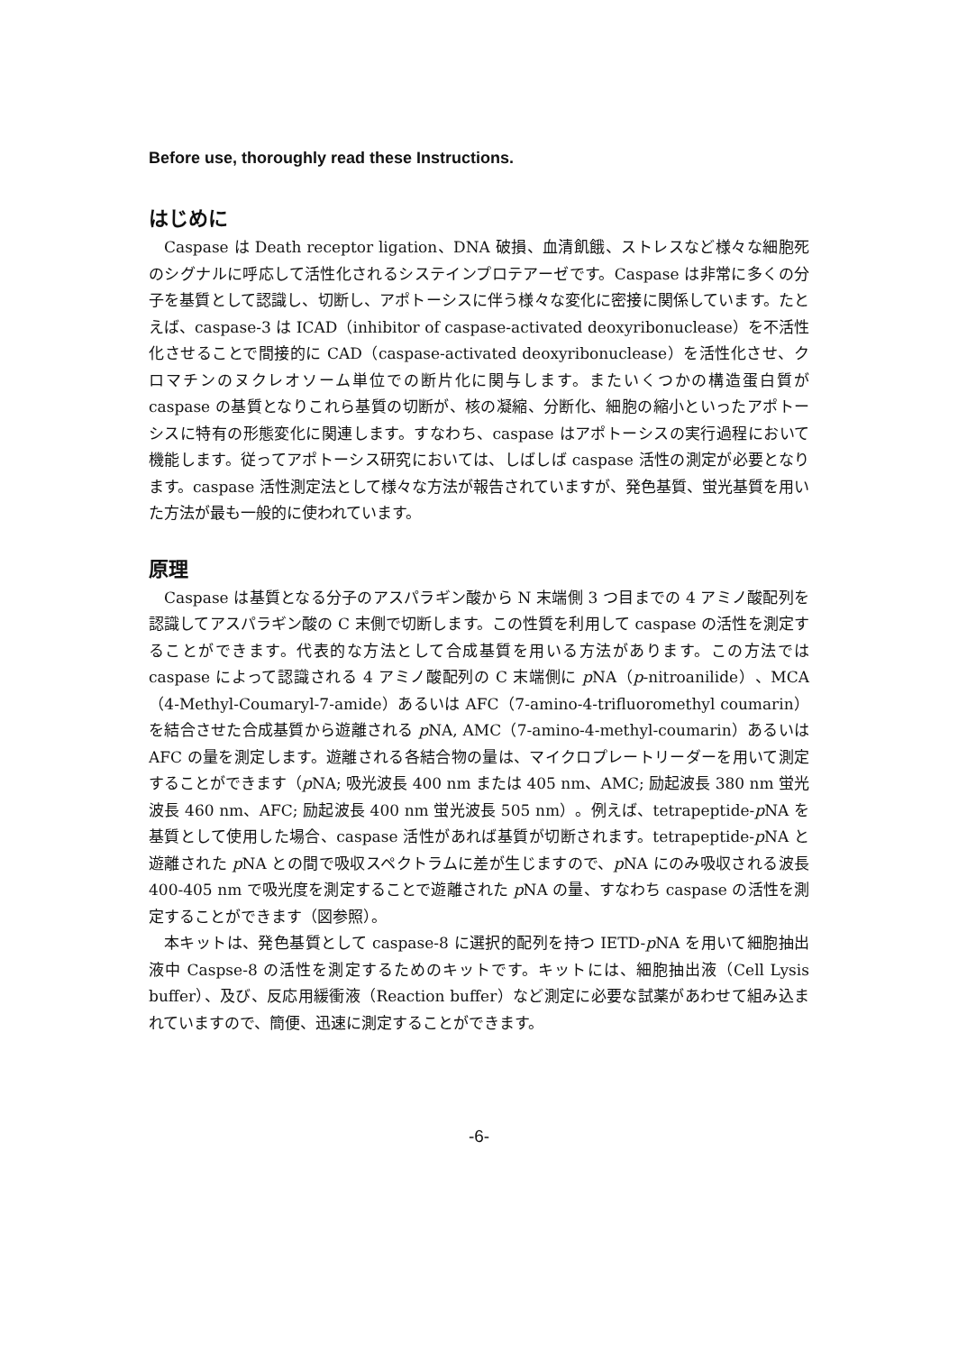Before use, thoroughly read these Instructions.
はじめに
Caspase は Death receptor ligation、DNA 破損、血清飢餓、ストレスなど様々な細胞死のシグナルに呼応して活性化されるシステインプロテアーゼです。Caspase は非常に多くの分子を基質として認識し、切断し、アポトーシスに伴う様々な変化に密接に関係しています。たとえば、caspase-3 は ICAD（inhibitor of caspase-activated deoxyribonuclease）を不活性化させることで間接的に CAD（caspase-activated deoxyribonuclease）を活性化させ、クロマチンのヌクレオソーム単位での断片化に関与します。またいくつかの構造蛋白質が caspase の基質となりこれら基質の切断が、核の凝縮、分断化、細胞の縮小といったアポトーシスに特有の形態変化に関連します。すなわち、caspase はアポトーシスの実行過程において機能します。従ってアポトーシス研究においては、しばしば caspase 活性の測定が必要となります。caspase 活性測定法として様々な方法が報告されていますが、発色基質、蛍光基質を用いた方法が最も一般的に使われています。
原理
Caspase は基質となる分子のアスパラギン酸から N 末端側 3 つ目までの 4 アミノ酸配列を認識してアスパラギン酸の C 末側で切断します。この性質を利用して caspase の活性を測定することができます。代表的な方法として合成基質を用いる方法があります。この方法では caspase によって認識される 4 アミノ酸配列の C 末端側に p NA（p-nitroanilide）、MCA（4-Methyl-Coumaryl-7-amide）あるいは AFC（7-amino-4-trifluoromethyl coumarin）を結合させた合成基質から遊離される p NA, AMC（7-amino-4-methyl-coumarin）あるいは AFC の量を測定します。遊離される各結合物の量は、マイクロプレートリーダーを用いて測定することができます（p NA; 吸光波長 400 nm または 405 nm、AMC; 励起波長 380 nm 蛍光波長 460 nm、AFC; 励起波長 400 nm 蛍光波長 505 nm）。例えば、tetrapeptide-p NA を基質として使用した場合、caspase 活性があれば基質が切断されます。tetrapeptide-p NA と遊離された p NA との間で吸収スペクトラムに差が生じますので、p NA にのみ吸収される波長 400-405 nm で吸光度を測定することで遊離された p NA の量、すなわち caspase の活性を測定することができます（図参照）。
本キットは、発色基質として caspase-8 に選択的配列を持つ IETD-p NA を用いて細胞抽出液中 Caspse-8 の活性を測定するためのキットです。キットには、細胞抽出液（Cell Lysis buffer）、及び、反応用緩衝液（Reaction buffer）など測定に必要な試薬があわせて組み込まれていますので、簡便、迅速に測定することができます。
-6-